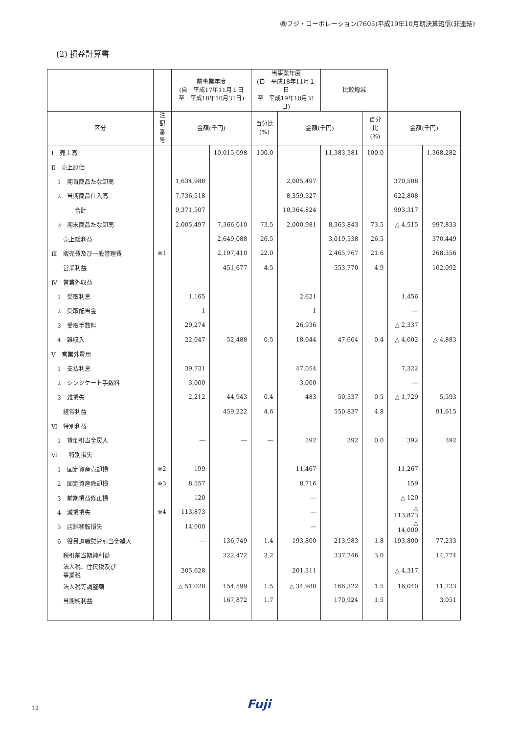㈱フジ・コーポレーション(7605)平成19年10月期決算短信(非連結)
(2) 損益計算書
| | | 前事業年度 (自 平成17年11月１日 至 平成18年10月31日) | | 当事業年度 (自 平成18年11月１日 至 平成19年10月31日) | | 比較増減 | | | |
| --- | --- | --- | --- | --- | --- | --- | --- | --- | --- |
| 区分 | 注記 番号 | 金額(千円) | | 百分比 (%) | 金額(千円) | | 百分比 (%) | 金額(千円) | |
| Ⅰ 売上高 | | | 10,015,098 | 100.0 | | 11,383,381 | 100.0 | | 1,368,282 |
| Ⅱ 売上原価 | | | | | | | | | |
| 1 期首商品たな卸高 | | 1,634,988 | | | 2,005,497 | | | 370,508 | |
| 2 当期商品仕入高 | | 7,736,518 | | | 8,359,327 | | | 622,808 | |
| 合計 | | 9,371,507 | | | 10,364,824 | | | 993,317 | |
| 3 期末商品たな卸高 | | 2,005,497 | 7,366,010 | 73.5 | 2,000,981 | 8,363,843 | 73.5 | △ 4,515 | 997,833 |
| 売上総利益 | | | 2,649,088 | 26.5 | | 3,019,538 | 26.5 | | 370,449 |
| Ⅲ 販売費及び一般管理費 | ※1 | | 2,197,410 | 22.0 | | 2,465,767 | 21.6 | | 268,356 |
| 営業利益 | | | 451,677 | 4.5 | | 553,770 | 4.9 | | 102,092 |
| Ⅳ 営業外収益 | | | | | | | | | |
| 1 受取利息 | | 1,165 | | | 2,621 | | | 1,456 | |
| 2 受取配当金 | | 1 | | | 1 | | | ― | |
| 3 受取手数料 | | 29,274 | | | 26,936 | | | △ 2,337 | |
| 4 雑収入 | | 22,047 | 52,488 | 0.5 | 18,044 | 47,604 | 0.4 | △ 4,002 | △ 4,883 |
| Ⅴ 営業外費用 | | | | | | | | | |
| 1 支払利息 | | 39,731 | | | 47,054 | | | 7,322 | |
| 2 シンジケート手数料 | | 3,000 | | | 3,000 | | | ― | |
| 3 雑損失 | | 2,212 | 44,943 | 0.4 | 483 | 50,537 | 0.5 | △ 1,729 | 5,593 |
| 経常利益 | | | 459,222 | 4.6 | | 550,837 | 4.8 | | 91,615 |
| Ⅵ 特別利益 | | | | | | | | | |
| 1 貸倒引当金戻入 | | ― | ― | ― | 392 | 392 | 0.0 | 392 | 392 |
| Ⅵ 特別損失 | | | | | | | | | |
| 1 固定資産売却損 | ※2 | 199 | | | 11,467 | | | 11,267 | |
| 2 固定資産除却損 | ※3 | 8,557 | | | 8,716 | | | 159 | |
| 3 前期損益修正損 | | 120 | | | ― | | | △ 120 | |
| 4 減損損失 | ※4 | 113,873 | | | ― | | | △ 113,873 | |
| 5 店舗移転損失 | | 14,000 | | | ― | | | △ 14,000 | |
| 6 役員退職慰労引当金繰入 | | ― | 136,749 | 1.4 | 193,800 | 213,983 | 1.8 | 193,800 | 77,233 |
| 税引前当期純利益 | | | 322,472 | 3.2 | | 337,246 | 3.0 | | 14,774 |
| 法人税、住民税及び 事業税 | | 205,628 | | | 201,311 | | | △ 4,317 | |
| 法人税等調整額 | | △ 51,028 | 154,599 | 1.5 | △ 34,988 | 166,322 | 1.5 | 16,040 | 11,723 |
| 当期純利益 | | | 167,872 | 1.7 | | 170,924 | 1.5 | | 3,051 |
12 Fuji